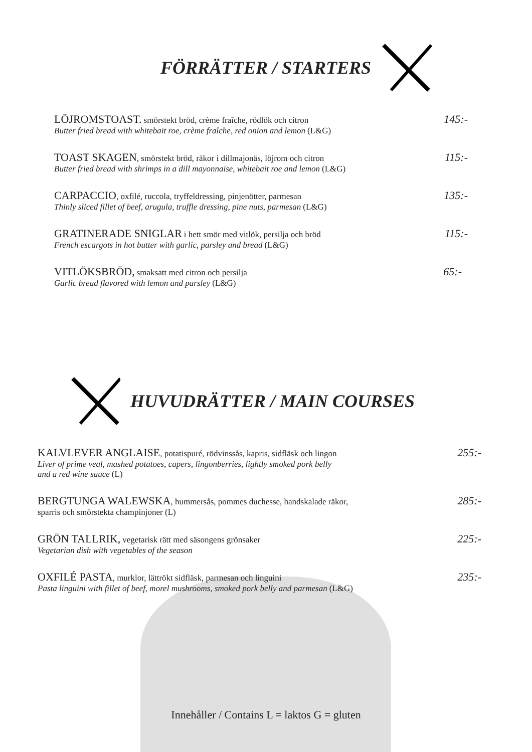FÖRRÄTTER / STARTERS
LÖJROMSTOAST. smörstekt bröd, crème fraîche, rödlök och citron
Butter fried bread with whitebait roe, crème fraîche, red onion and lemon (L&G)
145:-
TOAST SKAGEN, smörstekt bröd, räkor i dillmajonäs, löjrom och citron
Butter fried bread with shrimps in a dill mayonnaise, whitebait roe and lemon (L&G)
115:-
CARPACCIO, oxfilé, ruccola, tryffeldressing, pinjenötter, parmesan
Thinly sliced fillet of beef, arugula, truffle dressing, pine nuts, parmesan (L&G)
135:-
GRATINERADE SNIGLAR i hett smör med vitlök, persilja och bröd
French escargots in hot butter with garlic, parsley and bread (L&G)
115:-
VITLÖKSBRÖD, smaksatt med citron och persilja
Garlic bread flavored with lemon and parsley (L&G)
65:-
HUVUDRÄTTER / MAIN COURSES
KALVLEVER ANGLAISE, potatispuré, rödvinssås, kapris, sidfläsk och lingon
Liver of prime veal, mashed potatoes, capers, lingonberries, lightly smoked pork belly
and a red wine sauce (L)
255:-
BERGTUNGA WALEWSKA, hummersås, pommes duchesse, handskalade räkor,
sparris och smörstekta champinjoner (L)
285:-
GRÖN TALLRIK, vegetarisk rätt med säsongens grönsaker
Vegetarian dish with vegetables of the season
225:-
OXFILÉ PASTA, murklor, lättrökt sidfläsk, parmesan och linguini
Pasta linguini with fillet of beef, morel mushrooms, smoked pork belly and parmesan (L&G)
235:-
Innehåller / Contains L = laktos G = gluten